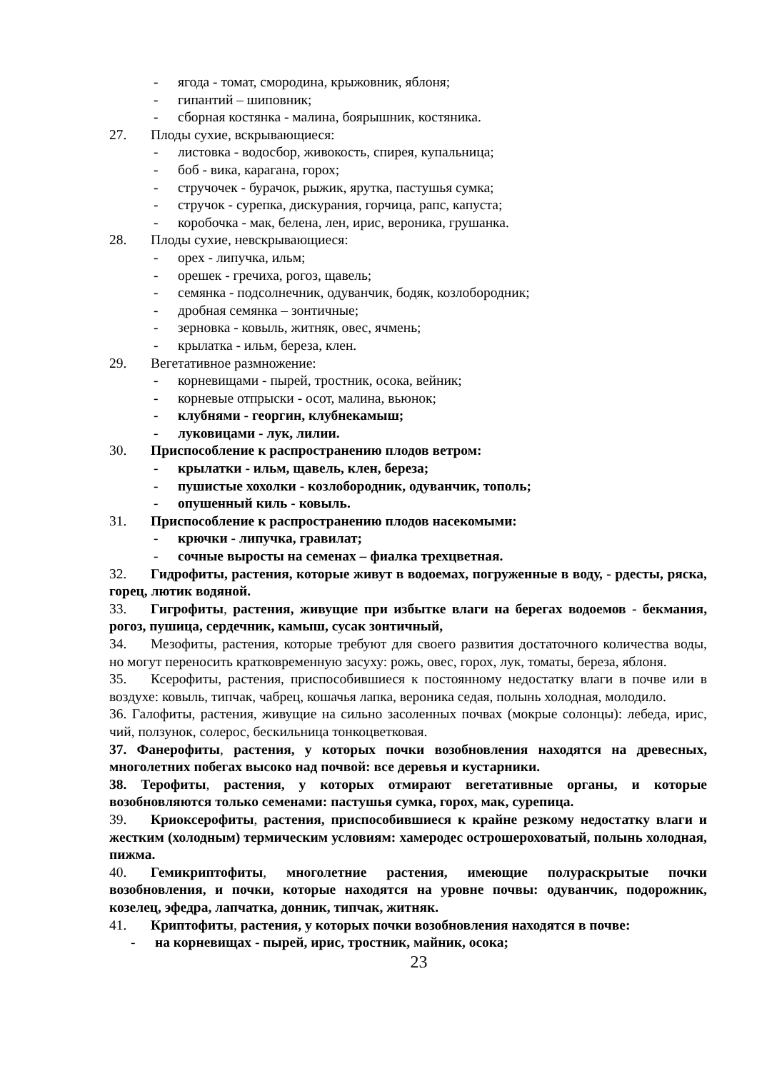- ягода - томат, смородина, крыжовник, яблоня;
- гипантий – шиповник;
- сборная костянка - малина, боярышник, костяника.
27. Плоды сухие, вскрывающиеся:
- листовка - водосбор, живокость, спирея, купальница;
- боб - вика, карагана, горох;
- стручочек - бурачок, рыжик, ярутка, пастушья сумка;
- стручок - сурепка, дискурания, горчица, рапс, капуста;
- коробочка - мак, белена, лен, ирис, вероника, грушанка.
28. Плоды сухие, невскрывающиеся:
- орех - липучка, ильм;
- орешек - гречиха, рогоз, щавель;
- семянка - подсолнечник, одуванчик, бодяк, козлобородник;
- дробная семянка – зонтичные;
- зерновка - ковыль, житняк, овес, ячмень;
- крылатка - ильм, береза, клен.
29. Вегетативное размножение:
- корневищами - пырей, тростник, осока, вейник;
- корневые отпрыски - осот, малина, вьюнок;
- клубнями - георгин, клубнекамыш;
- луковицами - лук, лилии.
30. Приспособление к распространению плодов ветром:
- крылатки - ильм, щавель, клен, береза;
- пушистые хохолки - козлобородник, одуванчик, тополь;
- опушенный киль - ковыль.
31. Приспособление к распространению плодов насекомыми:
- крючки - липучка, гравилат;
- сочные выросты на семенах – фиалка трехцветная.
32. Гидрофиты, растения, которые живут в водоемах, погруженные в воду, - рдесты, ряска, горец, лютик водяной.
33. Гигрофиты, растения, живущие при избытке влаги на берегах водоемов - бекмания, рогоз, пушица, сердечник, камыш, сусак зонтичный,
34. Мезофиты, растения, которые требуют для своего развития достаточного количества воды, но могут переносить кратковременную засуху: рожь, овес, горох, лук, томаты, береза, яблоня.
35. Ксерофиты, растения, приспособившиеся к постоянному недостатку влаги в почве или в воздухе: ковыль, типчак, чабрец, кошачья лапка, вероника седая, полынь холодная, молодило.
36. Галофиты, растения, живущие на сильно засоленных почвах (мокрые солонцы): лебеда, ирис, чий, ползунок, солерос, бескильница тонкоцветковая.
37. Фанерофиты, растения, у которых почки возобновления находятся на древесных, многолетних побегах высоко над почвой: все деревья и кустарники.
38. Терофиты, растения, у которых отмирают вегетативные органы, и которые возобновляются только семенами: пастушья сумка, горох, мак, сурепица.
39. Криоксерофиты, растения, приспособившиеся к крайне резкому недостатку влаги и жестким (холодным) термическим условиям: хамеродес острошероховатый, полынь холодная, пижма.
40. Гемикриптофиты, многолетние растения, имеющие полураскрытые почки возобновления, и почки, которые находятся на уровне почвы: одуванчик, подорожник, козелец, эфедра, лапчатка, донник, типчак, житняк.
41. Криптофиты, растения, у которых почки возобновления находятся в почве:
- на корневищах - пырей, ирис, тростник, майник, осока;
23